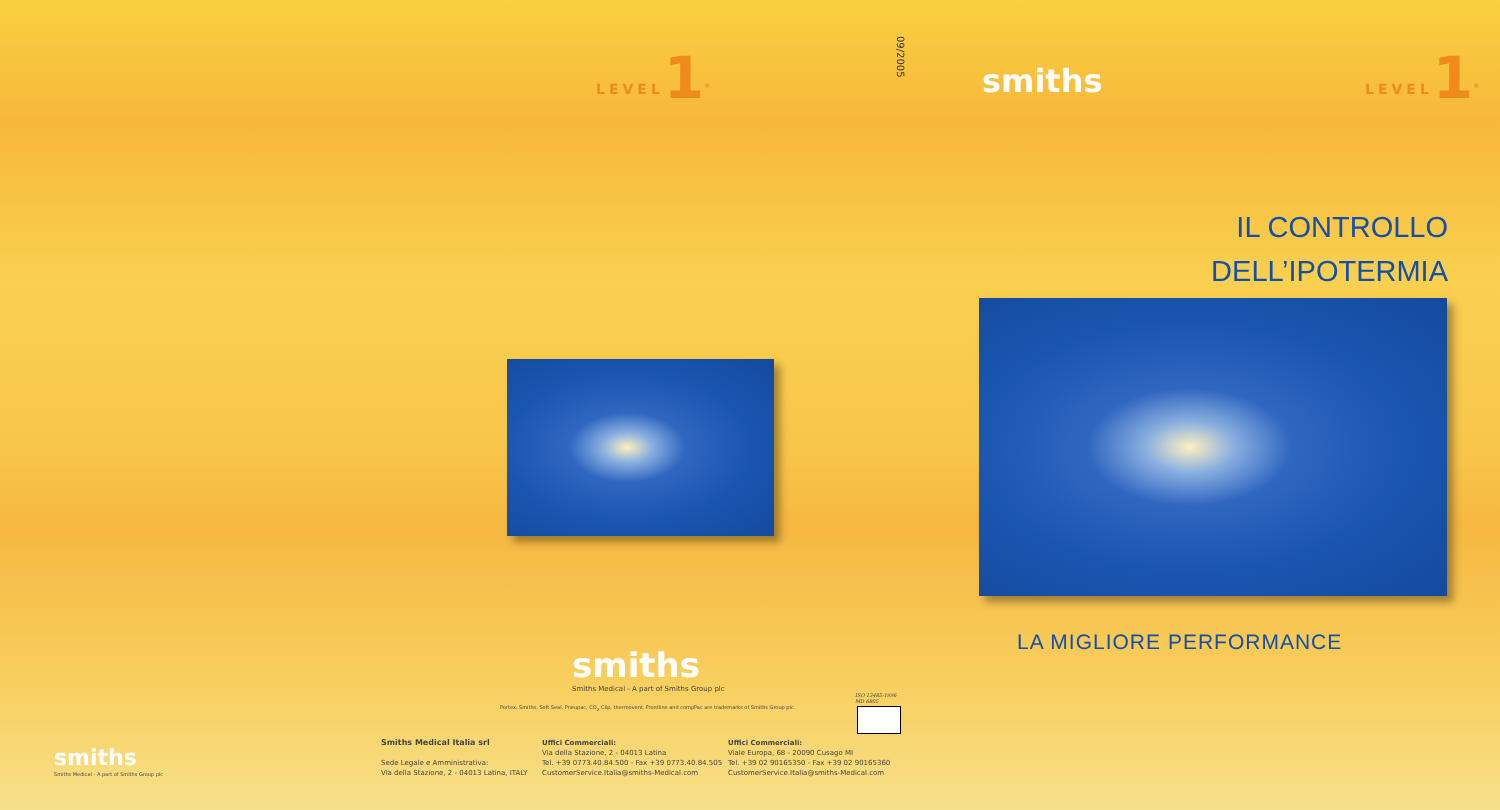LEVEL1<sup>®</sup>
09/2005
smiths
Smiths Medical - A part of Smiths Group plc
Portex, Smiths, Soft Seal, Pneupac, CO<sub>2</sub> Clip, thermovent, Frontline and compPac are trademarks of Smiths Group plc.
ISO 13485:1996
MD 6805
smiths
Smiths Medical - A part of Smiths Group plc
Smiths Medical Italia srl
Sede Legale e Amministrativa:
Via della Stazione, 2 - 04013 Latina, ITALY
Uffici Commerciali:
Via della Stazione, 2 - 04013 Latina
Tel. +39 0773.40.84.500 - Fax +39 0773.40.84.505
CustomerService.Italia@smiths-Medical.com
Uffici Commerciali:
Viale Europa, 68 - 20090 Cusago MI
Tel. +39 02 90165350 - Fax +39 02 90165360
CustomerService.Italia@smiths-Medical.com
smiths
LEVEL1<sup>®</sup>
IL CONTROLLO
DELL’IPOTERMIA
LA MIGLIORE PERFORMANCE